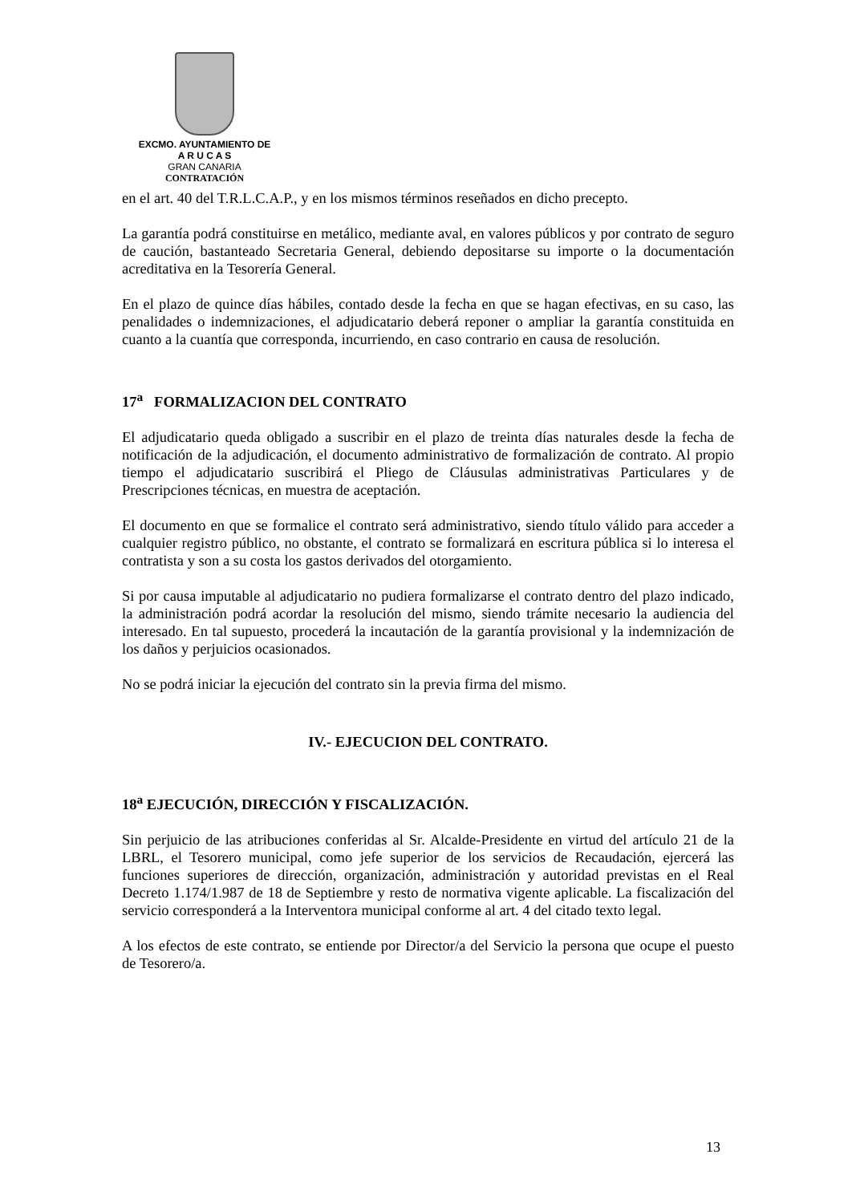EXCMO. AYUNTAMIENTO DE
A R U C A S
GRAN CANARIA
CONTRATACIÓN
en el art. 40 del T.R.L.C.A.P., y en los mismos términos reseñados en dicho precepto.
La garantía podrá constituirse en metálico, mediante aval, en valores públicos y por contrato de seguro de caución, bastanteado Secretaria General, debiendo depositarse su importe o la documentación acreditativa en la Tesorería General.
En el plazo de quince días hábiles, contado desde la fecha en que se hagan efectivas, en su caso, las penalidades o indemnizaciones, el adjudicatario deberá reponer o ampliar la garantía constituida en cuanto a la cuantía que corresponda, incurriendo, en caso contrario en causa de resolución.
17<sup>a</sup> FORMALIZACION DEL CONTRATO
El adjudicatario queda obligado a suscribir en el plazo de treinta días naturales desde la fecha de notificación de la adjudicación, el documento administrativo de formalización de contrato. Al propio tiempo el adjudicatario suscribirá el Pliego de Cláusulas administrativas Particulares y de Prescripciones técnicas, en muestra de aceptación.
El documento en que se formalice el contrato será administrativo, siendo título válido para acceder a cualquier registro público, no obstante, el contrato se formalizará en escritura pública si lo interesa el contratista y son a su costa los gastos derivados del otorgamiento.
Si por causa imputable al adjudicatario no pudiera formalizarse el contrato dentro del plazo indicado, la administración podrá acordar la resolución del mismo, siendo trámite necesario la audiencia del interesado. En tal supuesto, procederá la incautación de la garantía provisional y la indemnización de los daños y perjuicios ocasionados.
No se podrá iniciar la ejecución del contrato sin la previa firma del mismo.
IV.- EJECUCION DEL CONTRATO.
18<sup>a</sup> EJECUCIÓN, DIRECCIÓN Y FISCALIZACIÓN.
Sin perjuicio de las atribuciones conferidas al Sr. Alcalde-Presidente en virtud del artículo 21 de la LBRL, el Tesorero municipal, como jefe superior de los servicios de Recaudación, ejercerá las funciones superiores de dirección, organización, administración y autoridad previstas en el Real Decreto 1.174/1.987 de 18 de Septiembre y resto de normativa vigente aplicable. La fiscalización del servicio corresponderá a la Interventora municipal conforme al art. 4 del citado texto legal.
A los efectos de este contrato, se entiende por Director/a del Servicio la persona que ocupe el puesto de Tesorero/a.
13